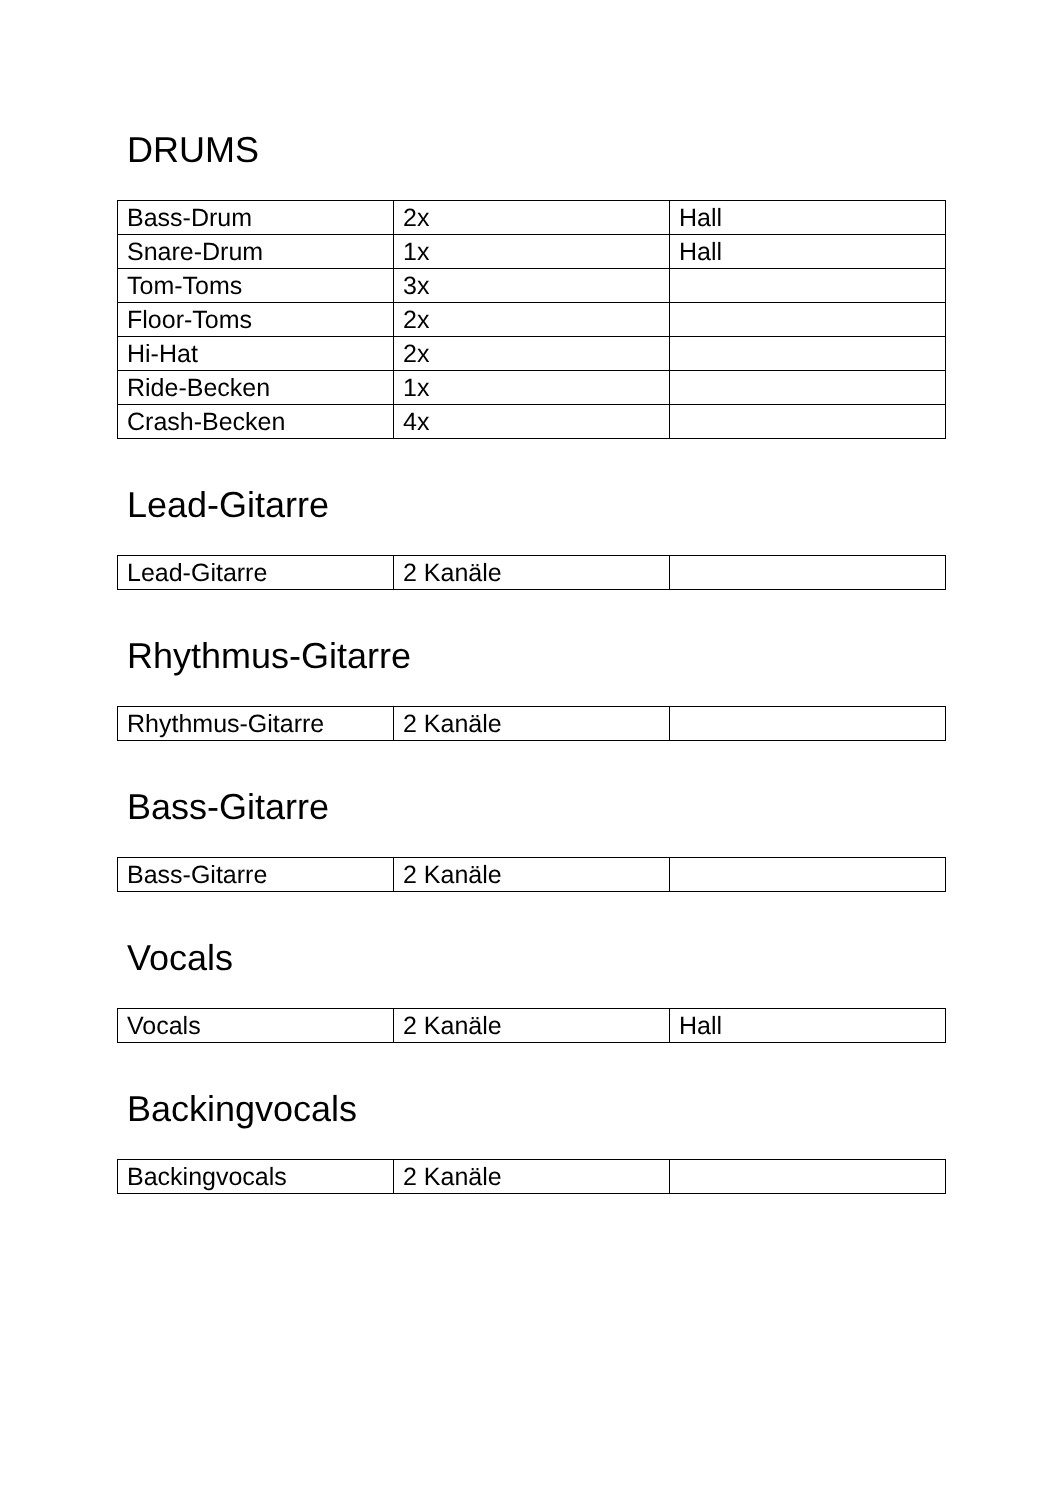DRUMS
| Bass-Drum | 2x | Hall |
| Snare-Drum | 1x | Hall |
| Tom-Toms | 3x | |
| Floor-Toms | 2x | |
| Hi-Hat | 2x | |
| Ride-Becken | 1x | |
| Crash-Becken | 4x | |
Lead-Gitarre
| Lead-Gitarre | 2 Kanäle | |
Rhythmus-Gitarre
| Rhythmus-Gitarre | 2 Kanäle | |
Bass-Gitarre
| Bass-Gitarre | 2 Kanäle | |
Vocals
| Vocals | 2 Kanäle | Hall |
Backingvocals
| Backingvocals | 2 Kanäle | |